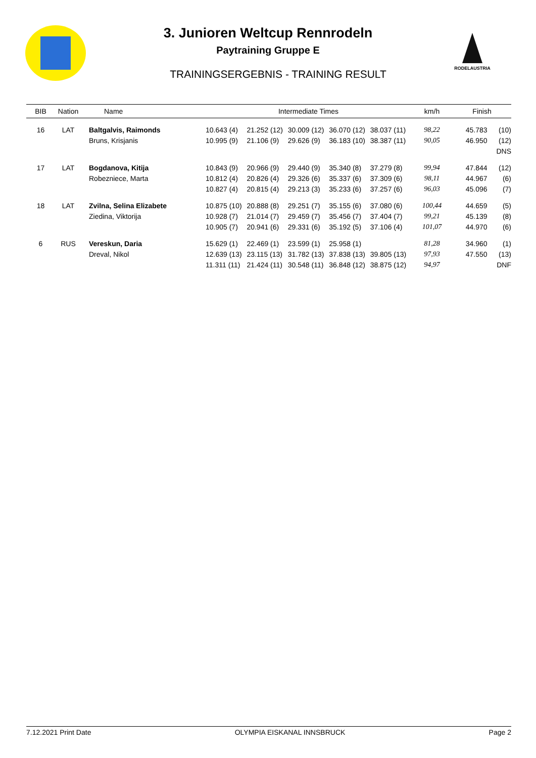3. Junioren Weltcup Rennrodeln
Paytraining Gruppe E
TRAININGSERGEBNIS - TRAINING RESULT
RODELAUSTRIA
| BIB | Nation | Name | Intermediate Times | | | | | km/h | Finish | |
| --- | --- | --- | --- | --- | --- | --- | --- | --- | --- | --- |
| 16 | LAT | Baltgalvis, Raimonds | 10.643 (4) | 21.252 (12) | 30.009 (12) | 36.070 (12) | 38.037 (11) | 98,22 | 45.783 | (10) |
| | | Bruns, Krisjanis | 10.995 (9) | 21.106 (9) | 29.626 (9) | 36.183 (10) | 38.387 (11) | 90,05 | 46.950 | (12) |
| | | | | | | | | | | DNS |
| 17 | LAT | Bogdanova, Kitija | 10.843 (9) | 20.966 (9) | 29.440 (9) | 35.340 (8) | 37.279 (8) | 99,94 | 47.844 | (12) |
| | | Robezniece, Marta | 10.812 (4) | 20.826 (4) | 29.326 (6) | 35.337 (6) | 37.309 (6) | 98,11 | 44.967 | (6) |
| | | | 10.827 (4) | 20.815 (4) | 29.213 (3) | 35.233 (6) | 37.257 (6) | 96,03 | 45.096 | (7) |
| 18 | LAT | Zvilna, Selina Elizabete | 10.875 (10) | 20.888 (8) | 29.251 (7) | 35.155 (6) | 37.080 (6) | 100,44 | 44.659 | (5) |
| | | Ziedina, Viktorija | 10.928 (7) | 21.014 (7) | 29.459 (7) | 35.456 (7) | 37.404 (7) | 99,21 | 45.139 | (8) |
| | | | 10.905 (7) | 20.941 (6) | 29.331 (6) | 35.192 (5) | 37.106 (4) | 101,07 | 44.970 | (6) |
| 6 | RUS | Vereskun, Daria | 15.629 (1) | 22.469 (1) | 23.599 (1) | 25.958 (1) | | 81,28 | 34.960 | (1) |
| | | Dreval, Nikol | 12.639 (13) | 23.115 (13) | 31.782 (13) | 37.838 (13) | 39.805 (13) | 97,93 | 47.550 | (13) |
| | | | 11.311 (11) | 21.424 (11) | 30.548 (11) | 36.848 (12) | 38.875 (12) | 94,97 | | DNF |
7.12.2021 Print Date OLYMPIA EISKANAL INNSBRUCK Page 2